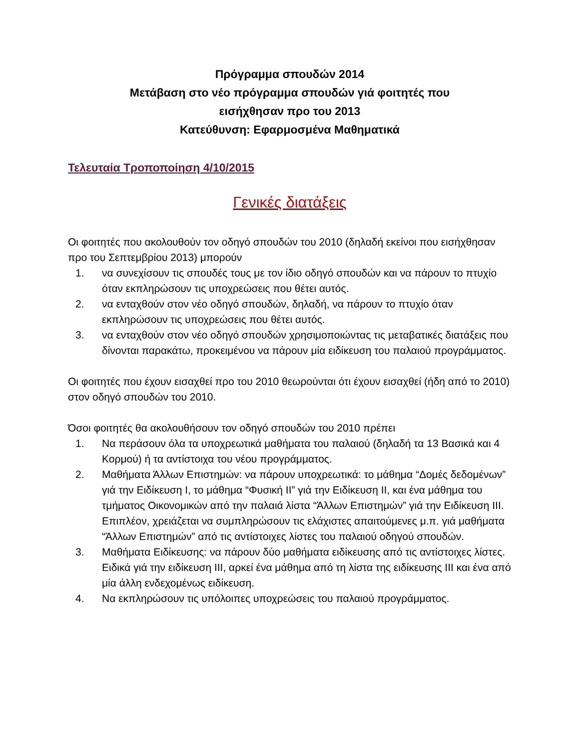Πρόγραμμα σπουδών 2014
Μετάβαση στο νέο πρόγραμμα σπουδών γιά φοιτητές που
εισήχθησαν προ του 2013
Κατεύθυνση: Εφαρμοσμένα Μαθηματικά
Τελευταία Τροποποίηση 4/10/2015
Γενικές διατάξεις
Οι φοιτητές που ακολουθούν τον οδηγό σπουδών του 2010 (δηλαδή εκείνοι που εισήχθησαν προ του Σεπτεμβρίου 2013) μπορούν
1. να συνεχίσουν τις σπουδές τους με τον ίδιο οδηγό σπουδών και να πάρουν το πτυχίο όταν εκπληρώσουν τις υποχρεώσεις που θέτει αυτός.
2. να ενταχθούν στον νέο οδηγό σπουδών, δηλαδή, να πάρουν το πτυχίο όταν εκπληρώσουν τις υποχρεώσεις που θέτει αυτός.
3. να ενταχθούν στον νέο οδηγό σπουδών χρησιμοποιώντας τις μεταβατικές διατάξεις που δίνονται παρακάτω, προκειμένου να πάρουν μία ειδίκευση του παλαιού προγράμματος.
Οι φοιτητές που έχουν εισαχθεί προ του 2010 θεωρούνται ότι έχουν εισαχθεί (ήδη από το 2010) στον οδηγό σπουδών του 2010.
Όσοι φοιτητές θα ακολουθήσουν τον οδηγό σπουδών του 2010 πρέπει
1. Να περάσουν όλα τα υποχρεωτικά μαθήματα του παλαιού (δηλαδή τα 13 Βασικά και 4 Κορμού) ή τα αντίστοιχα του νέου προγράμματος.
2. Μαθήματα Άλλων Επιστημών: να πάρουν υποχρεωτικά: το μάθημα “Δομές δεδομένων” γιά την Ειδίκευση Ι, το μάθημα “Φυσική ΙΙ” γιά την Ειδίκευση ΙΙ, και ένα μάθημα του τμήματος Οικονομικών από την παλαιά λίστα “Άλλων Επιστημών” γιά την Ειδίκευση ΙΙΙ. Επιπλέον, χρειάζεται να συμπληρώσουν τις ελάχιστες απαιτούμενες μ.π. γιά μαθήματα “Άλλων Επιστημών” από τις αντίστοιχες λίστες του παλαιού οδηγού σπουδών.
3. Μαθήματα Ειδίκευσης: να πάρουν δύο μαθήματα ειδίκευσης από τις αντίστοιχες λίστες. Ειδικά γιά την ειδίκευση ΙΙΙ, αρκεί ένα μάθημα από τη λίστα της ειδίκευσης ΙΙΙ και ένα από μία άλλη ενδεχομένως ειδίκευση.
4. Να εκπληρώσουν τις υπόλοιπες υποχρεώσεις του παλαιού προγράμματος.